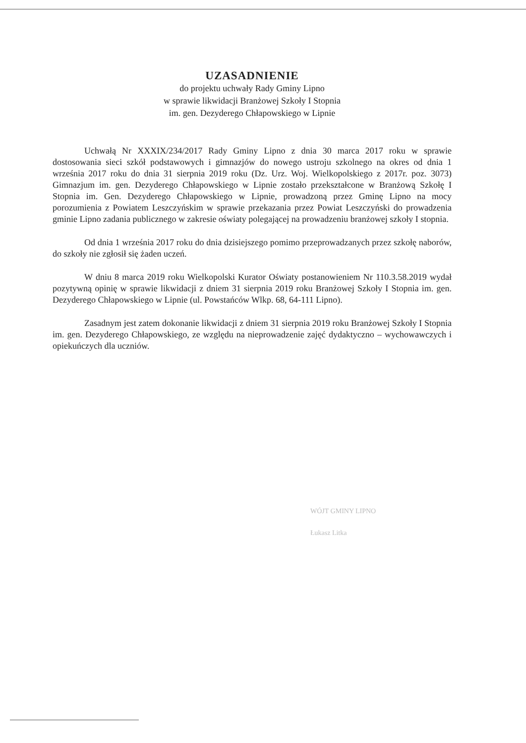UZASADNIENIE
do projektu uchwały Rady Gminy Lipno
w sprawie likwidacji Branżowej Szkoły I Stopnia
im. gen. Dezyderego Chłapowskiego w Lipnie
Uchwałą Nr XXXIX/234/2017 Rady Gminy Lipno z dnia 30 marca 2017 roku w sprawie dostosowania sieci szkół podstawowych i gimnazjów do nowego ustroju szkolnego na okres od dnia 1 września 2017 roku do dnia 31 sierpnia 2019 roku (Dz. Urz. Woj. Wielkopolskiego z 2017r. poz. 3073) Gimnazjum im. gen. Dezyderego Chłapowskiego w Lipnie zostało przekształcone w Branżową Szkołę I Stopnia im. Gen. Dezyderego Chłapowskiego w Lipnie, prowadzoną przez Gminę Lipno na mocy porozumienia z Powiatem Leszczyńskim w sprawie przekazania przez Powiat Leszczyński do prowadzenia gminie Lipno zadania publicznego w zakresie oświaty polegającej na prowadzeniu branżowej szkoły I stopnia.
Od dnia 1 września 2017 roku do dnia dzisiejszego pomimo przeprowadzanych przez szkołę naborów, do szkoły nie zgłosił się żaden uczeń.
W dniu 8 marca 2019 roku Wielkopolski Kurator Oświaty postanowieniem Nr 110.3.58.2019 wydał pozytywną opinię w sprawie likwidacji z dniem 31 sierpnia 2019 roku Branżowej Szkoły I Stopnia im. gen. Dezyderego Chłapowskiego w Lipnie (ul. Powstańców Wlkp. 68, 64-111 Lipno).
Zasadnym jest zatem dokonanie likwidacji z dniem 31 sierpnia 2019 roku Branżowej Szkoły I Stopnia im. gen. Dezyderego Chłapowskiego, ze względu na nieprowadzenie zajęć dydaktyczno – wychowawczych i opiekuńczych dla uczniów.
WÓJT GMINY LIPNO
Łukasz Litka